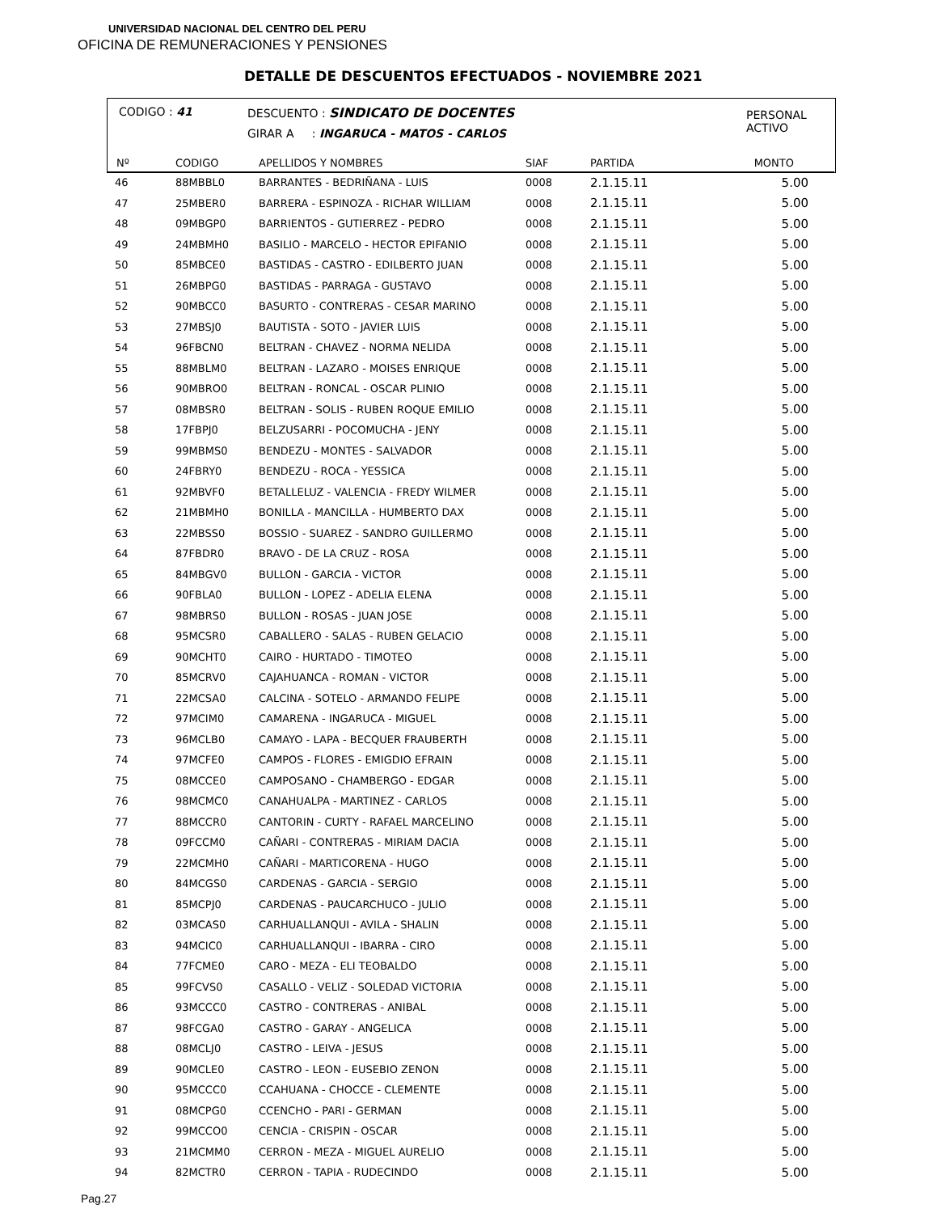UNIVERSIDAD NACIONAL DEL CENTRO DEL PERU
OFICINA DE REMUNERACIONES Y PENSIONES
DETALLE DE DESCUENTOS EFECTUADOS - NOVIEMBRE 2021
CODIGO : 41
DESCUENTO : SINDICATO DE DOCENTES
GIRAR A : INGARUCA - MATOS - CARLOS
PERSONAL
ACTIVO
| Nº | CODIGO | APELLIDOS Y NOMBRES | SIAF | PARTIDA | MONTO |
| --- | --- | --- | --- | --- | --- |
| 46 | 88MBBL0 | BARRANTES - BEDRIÑANA - LUIS | 0008 | 2.1.15.11 | 5.00 |
| 47 | 25MBER0 | BARRERA - ESPINOZA - RICHAR WILLIAM | 0008 | 2.1.15.11 | 5.00 |
| 48 | 09MBGP0 | BARRIENTOS - GUTIERREZ - PEDRO | 0008 | 2.1.15.11 | 5.00 |
| 49 | 24MBMH0 | BASILIO - MARCELO - HECTOR EPIFANIO | 0008 | 2.1.15.11 | 5.00 |
| 50 | 85MBCE0 | BASTIDAS - CASTRO - EDILBERTO JUAN | 0008 | 2.1.15.11 | 5.00 |
| 51 | 26MBPG0 | BASTIDAS - PARRAGA - GUSTAVO | 0008 | 2.1.15.11 | 5.00 |
| 52 | 90MBCC0 | BASURTO - CONTRERAS - CESAR MARINO | 0008 | 2.1.15.11 | 5.00 |
| 53 | 27MBSJ0 | BAUTISTA - SOTO - JAVIER LUIS | 0008 | 2.1.15.11 | 5.00 |
| 54 | 96FBCN0 | BELTRAN - CHAVEZ - NORMA NELIDA | 0008 | 2.1.15.11 | 5.00 |
| 55 | 88MBLM0 | BELTRAN - LAZARO - MOISES ENRIQUE | 0008 | 2.1.15.11 | 5.00 |
| 56 | 90MBRO0 | BELTRAN - RONCAL - OSCAR PLINIO | 0008 | 2.1.15.11 | 5.00 |
| 57 | 08MBSR0 | BELTRAN - SOLIS - RUBEN ROQUE EMILIO | 0008 | 2.1.15.11 | 5.00 |
| 58 | 17FBPJ0 | BELZUSARRI - POCOMUCHA - JENY | 0008 | 2.1.15.11 | 5.00 |
| 59 | 99MBMS0 | BENDEZU - MONTES - SALVADOR | 0008 | 2.1.15.11 | 5.00 |
| 60 | 24FBRY0 | BENDEZU - ROCA - YESSICA | 0008 | 2.1.15.11 | 5.00 |
| 61 | 92MBVF0 | BETALLELUZ - VALENCIA - FREDY WILMER | 0008 | 2.1.15.11 | 5.00 |
| 62 | 21MBMH0 | BONILLA - MANCILLA - HUMBERTO DAX | 0008 | 2.1.15.11 | 5.00 |
| 63 | 22MBSS0 | BOSSIO - SUAREZ - SANDRO GUILLERMO | 0008 | 2.1.15.11 | 5.00 |
| 64 | 87FBDR0 | BRAVO - DE LA CRUZ - ROSA | 0008 | 2.1.15.11 | 5.00 |
| 65 | 84MBGV0 | BULLON - GARCIA - VICTOR | 0008 | 2.1.15.11 | 5.00 |
| 66 | 90FBLA0 | BULLON - LOPEZ - ADELIA ELENA | 0008 | 2.1.15.11 | 5.00 |
| 67 | 98MBRS0 | BULLON - ROSAS - JUAN JOSE | 0008 | 2.1.15.11 | 5.00 |
| 68 | 95MCSR0 | CABALLERO - SALAS - RUBEN GELACIO | 0008 | 2.1.15.11 | 5.00 |
| 69 | 90MCHT0 | CAIRO - HURTADO - TIMOTEO | 0008 | 2.1.15.11 | 5.00 |
| 70 | 85MCRV0 | CAJAHUANCA - ROMAN - VICTOR | 0008 | 2.1.15.11 | 5.00 |
| 71 | 22MCSA0 | CALCINA - SOTELO - ARMANDO FELIPE | 0008 | 2.1.15.11 | 5.00 |
| 72 | 97MCIM0 | CAMARENA - INGARUCA - MIGUEL | 0008 | 2.1.15.11 | 5.00 |
| 73 | 96MCLB0 | CAMAYO - LAPA - BECQUER FRAUBERTH | 0008 | 2.1.15.11 | 5.00 |
| 74 | 97MCFE0 | CAMPOS - FLORES - EMIGDIO EFRAIN | 0008 | 2.1.15.11 | 5.00 |
| 75 | 08MCCE0 | CAMPOSANO - CHAMBERGO - EDGAR | 0008 | 2.1.15.11 | 5.00 |
| 76 | 98MCMC0 | CANAHUALPA - MARTINEZ - CARLOS | 0008 | 2.1.15.11 | 5.00 |
| 77 | 88MCCR0 | CANTORIN - CURTY - RAFAEL MARCELINO | 0008 | 2.1.15.11 | 5.00 |
| 78 | 09FCCM0 | CAÑARI - CONTRERAS - MIRIAM DACIA | 0008 | 2.1.15.11 | 5.00 |
| 79 | 22MCMH0 | CAÑARI - MARTICORENA - HUGO | 0008 | 2.1.15.11 | 5.00 |
| 80 | 84MCGS0 | CARDENAS - GARCIA - SERGIO | 0008 | 2.1.15.11 | 5.00 |
| 81 | 85MCPJ0 | CARDENAS - PAUCARCHUCO - JULIO | 0008 | 2.1.15.11 | 5.00 |
| 82 | 03MCAS0 | CARHUALLANQUI - AVILA - SHALIN | 0008 | 2.1.15.11 | 5.00 |
| 83 | 94MCIC0 | CARHUALLANQUI - IBARRA - CIRO | 0008 | 2.1.15.11 | 5.00 |
| 84 | 77FCME0 | CARO - MEZA - ELI TEOBALDO | 0008 | 2.1.15.11 | 5.00 |
| 85 | 99FCVS0 | CASALLO - VELIZ - SOLEDAD VICTORIA | 0008 | 2.1.15.11 | 5.00 |
| 86 | 93MCCC0 | CASTRO - CONTRERAS - ANIBAL | 0008 | 2.1.15.11 | 5.00 |
| 87 | 98FCGA0 | CASTRO - GARAY - ANGELICA | 0008 | 2.1.15.11 | 5.00 |
| 88 | 08MCLJ0 | CASTRO - LEIVA - JESUS | 0008 | 2.1.15.11 | 5.00 |
| 89 | 90MCLE0 | CASTRO - LEON - EUSEBIO ZENON | 0008 | 2.1.15.11 | 5.00 |
| 90 | 95MCCC0 | CCAHUANA - CHOCCE - CLEMENTE | 0008 | 2.1.15.11 | 5.00 |
| 91 | 08MCPG0 | CCENCHO - PARI - GERMAN | 0008 | 2.1.15.11 | 5.00 |
| 92 | 99MCCO0 | CENCIA - CRISPIN - OSCAR | 0008 | 2.1.15.11 | 5.00 |
| 93 | 21MCMM0 | CERRON - MEZA - MIGUEL AURELIO | 0008 | 2.1.15.11 | 5.00 |
| 94 | 82MCTR0 | CERRON - TAPIA - RUDECINDO | 0008 | 2.1.15.11 | 5.00 |
Pag.27